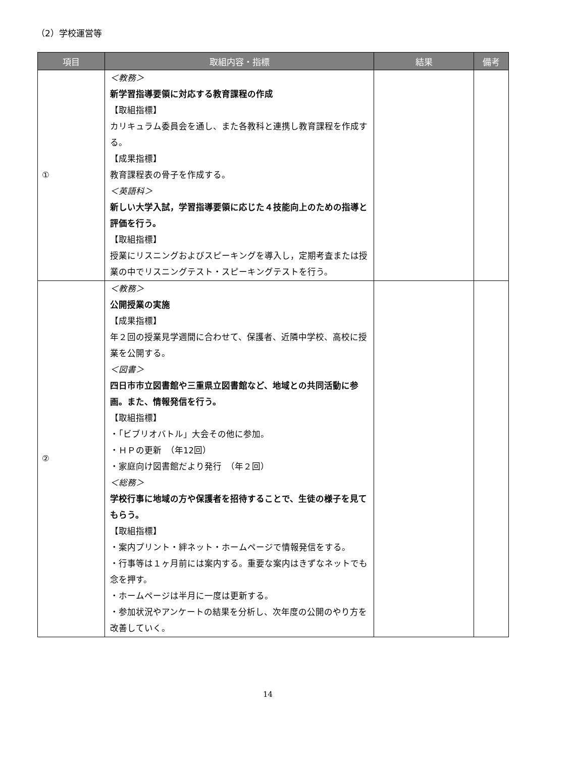（2）学校運営等
| 項目 | 取組内容・指標 | 結果 | 備考 |
| --- | --- | --- | --- |
| ① | ＜教務＞ 新学習指導要領に対応する教育課程の作成 【取組指標】 カリキュラム委員会を通し、また各教科と連携し教育課程を作成する。 【成果指標】 教育課程表の骨子を作成する。 ＜英語科＞ 新しい大学入試，学習指導要領に応じた４技能向上のための指導と評価を行う。 【取組指標】 授業にリスニングおよびスピーキングを導入し，定期考査または授業の中でリスニングテスト・スピーキングテストを行う。 | | |
| ② | ＜教務＞ 公開授業の実施 【成果指標】 年２回の授業見学週間に合わせて、保護者、近隣中学校、高校に授業を公開する。 ＜図書＞ 四日市市立図書館や三重県立図書館など、地域との共同活動に参画。また、情報発信を行う。 【取組指標】 ・「ビブリオバトル」大会その他に参加。 ・ＨＰの更新 （年12回） ・家庭向け図書館だより発行 （年２回） ＜総務＞ 学校行事に地域の方や保護者を招待することで、生徒の様子を見てもらう。 【取組指標】 ・案内プリント・絆ネット・ホームページで情報発信をする。 ・行事等は１ヶ月前には案内する。重要な案内はきずなネットでも念を押す。 ・ホームページは半月に一度は更新する。 ・参加状況やアンケートの結果を分析し、次年度の公開のやり方を改善していく。 | | |
14